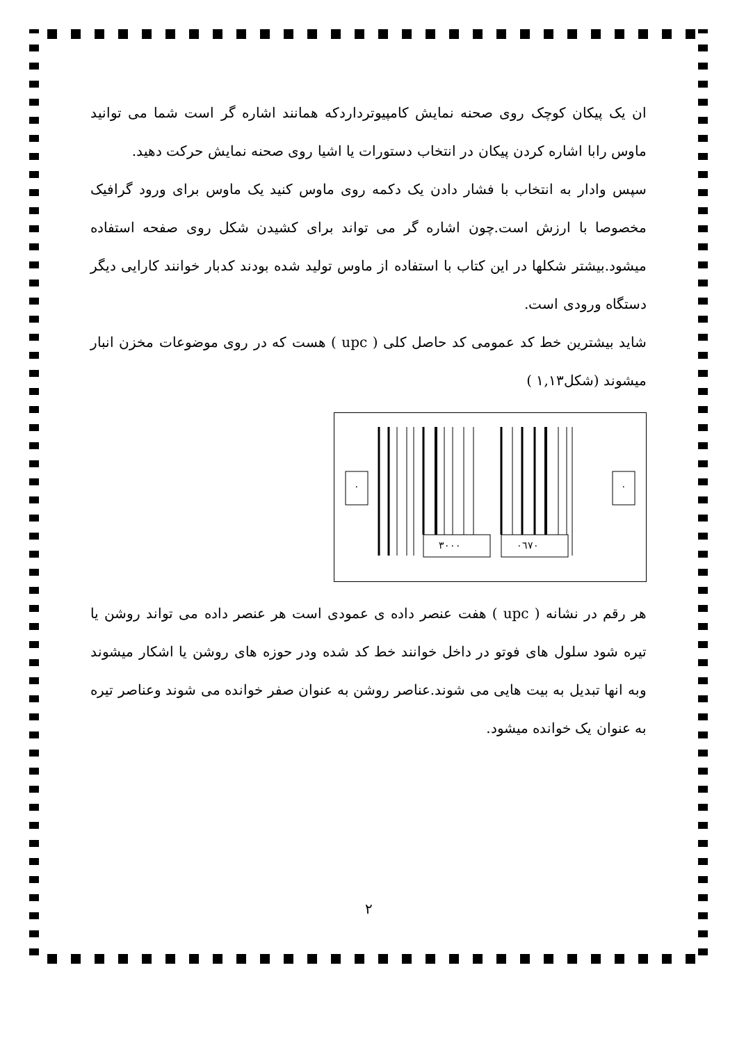ان یک پیکان کوچک روی صحنه نمایش کامپیوترداردکه همانند اشاره گر است شما می توانید ماوس رابا اشاره کردن پیکان در انتخاب دستورات یا اشیا روی صحنه نمایش حرکت دهید.
سپس وادار به انتخاب با فشار دادن یک دکمه روی ماوس کنید یک ماوس برای ورود گرافیک مخصوصا با ارزش است.چون اشاره گر می تواند برای کشیدن شکل روی صفحه استفاده میشود.بیشتر شکلها در این کتاب با استفاده از ماوس تولید شده بودند کدبار خوانند کارایی دیگر دستگاه ورودی است.
شاید بیشترین خط کد عمومی کد حاصل کلی ( upc ) هست که در روی موضوعات مخزن انبار میشوند (شکل۱,۱۳ )
۰ ۰
۳۰۰۰ ۰٦۷۰
هر رقم در نشانه ( upc ) هفت عنصر داده ی عمودی است هر عنصر داده می تواند روشن یا تیره شود سلول های فوتو در داخل خوانند خط کد شده ودر حوزه های روشن یا اشکار میشوند وبه انها تبدیل به بیت هایی می شوند.عناصر روشن به عنوان صفر خوانده می شوند وعناصر تیره به عنوان یک خوانده میشود.
۲